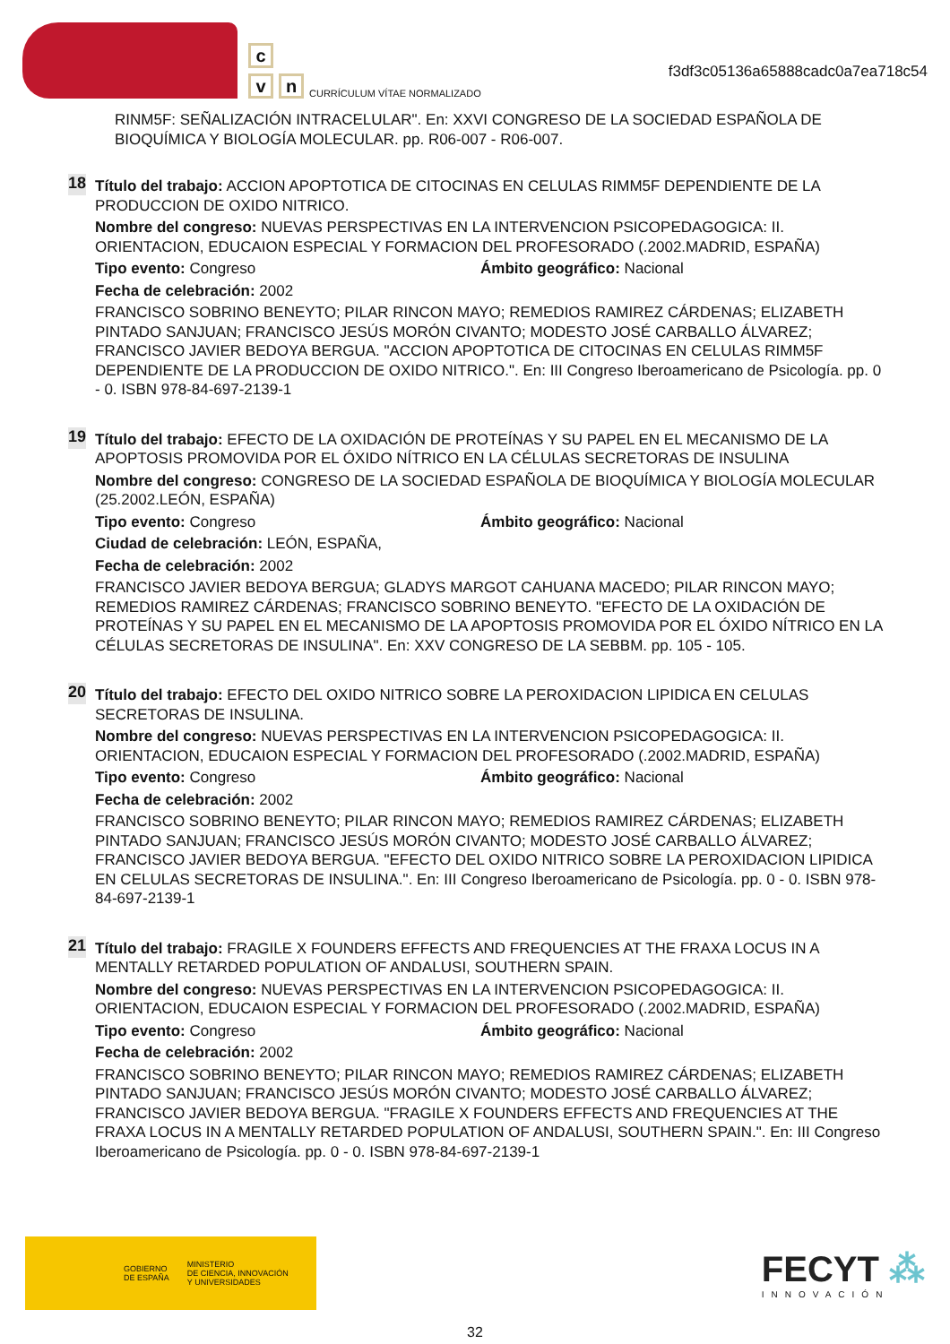c
v n
CURRÍCULUM VÍTAE NORMALIZADO
f3df3c05136a65888cadc0a7ea718c54
RINM5F: SEÑALIZACIÓN INTRACELULAR". En: XXVI CONGRESO DE LA SOCIEDAD ESPAÑOLA DE BIOQUÍMICA Y BIOLOGÍA MOLECULAR. pp. R06-007 - R06-007.
18
Título del trabajo: ACCION APOPTOTICA DE CITOCINAS EN CELULAS RIMM5F DEPENDIENTE DE LA PRODUCCION DE OXIDO NITRICO.
Nombre del congreso: NUEVAS PERSPECTIVAS EN LA INTERVENCION PSICOPEDAGOGICA: II. ORIENTACION, EDUCAION ESPECIAL Y FORMACION DEL PROFESORADO (.2002.MADRID, ESPAÑA)
Tipo evento: Congreso Ámbito geográfico: Nacional
Fecha de celebración: 2002
FRANCISCO SOBRINO BENEYTO; PILAR RINCON MAYO; REMEDIOS RAMIREZ CÁRDENAS; ELIZABETH PINTADO SANJUAN; FRANCISCO JESÚS MORÓN CIVANTO; MODESTO JOSÉ CARBALLO ÁLVAREZ; FRANCISCO JAVIER BEDOYA BERGUA. "ACCION APOPTOTICA DE CITOCINAS EN CELULAS RIMM5F DEPENDIENTE DE LA PRODUCCION DE OXIDO NITRICO.". En: III Congreso Iberoamericano de Psicología. pp. 0 - 0. ISBN 978-84-697-2139-1
19
Título del trabajo: EFECTO DE LA OXIDACIÓN DE PROTEÍNAS Y SU PAPEL EN EL MECANISMO DE LA APOPTOSIS PROMOVIDA POR EL ÓXIDO NÍTRICO EN LA CÉLULAS SECRETORAS DE INSULINA
Nombre del congreso: CONGRESO DE LA SOCIEDAD ESPAÑOLA DE BIOQUÍMICA Y BIOLOGÍA MOLECULAR (25.2002.LEÓN, ESPAÑA)
Tipo evento: Congreso Ámbito geográfico: Nacional
Ciudad de celebración: LEÓN, ESPAÑA,
Fecha de celebración: 2002
FRANCISCO JAVIER BEDOYA BERGUA; GLADYS MARGOT CAHUANA MACEDO; PILAR RINCON MAYO; REMEDIOS RAMIREZ CÁRDENAS; FRANCISCO SOBRINO BENEYTO. "EFECTO DE LA OXIDACIÓN DE PROTEÍNAS Y SU PAPEL EN EL MECANISMO DE LA APOPTOSIS PROMOVIDA POR EL ÓXIDO NÍTRICO EN LA CÉLULAS SECRETORAS DE INSULINA". En: XXV CONGRESO DE LA SEBBM. pp. 105 - 105.
20
Título del trabajo: EFECTO DEL OXIDO NITRICO SOBRE LA PEROXIDACION LIPIDICA EN CELULAS SECRETORAS DE INSULINA.
Nombre del congreso: NUEVAS PERSPECTIVAS EN LA INTERVENCION PSICOPEDAGOGICA: II. ORIENTACION, EDUCAION ESPECIAL Y FORMACION DEL PROFESORADO (.2002.MADRID, ESPAÑA)
Tipo evento: Congreso Ámbito geográfico: Nacional
Fecha de celebración: 2002
FRANCISCO SOBRINO BENEYTO; PILAR RINCON MAYO; REMEDIOS RAMIREZ CÁRDENAS; ELIZABETH PINTADO SANJUAN; FRANCISCO JESÚS MORÓN CIVANTO; MODESTO JOSÉ CARBALLO ÁLVAREZ; FRANCISCO JAVIER BEDOYA BERGUA. "EFECTO DEL OXIDO NITRICO SOBRE LA PEROXIDACION LIPIDICA EN CELULAS SECRETORAS DE INSULINA.". En: III Congreso Iberoamericano de Psicología. pp. 0 - 0. ISBN 978-84-697-2139-1
21
Título del trabajo: FRAGILE X FOUNDERS EFFECTS AND FREQUENCIES AT THE FRAXA LOCUS IN A MENTALLY RETARDED POPULATION OF ANDALUSI, SOUTHERN SPAIN.
Nombre del congreso: NUEVAS PERSPECTIVAS EN LA INTERVENCION PSICOPEDAGOGICA: II. ORIENTACION, EDUCAION ESPECIAL Y FORMACION DEL PROFESORADO (.2002.MADRID, ESPAÑA)
Tipo evento: Congreso Ámbito geográfico: Nacional
Fecha de celebración: 2002
FRANCISCO SOBRINO BENEYTO; PILAR RINCON MAYO; REMEDIOS RAMIREZ CÁRDENAS; ELIZABETH PINTADO SANJUAN; FRANCISCO JESÚS MORÓN CIVANTO; MODESTO JOSÉ CARBALLO ÁLVAREZ; FRANCISCO JAVIER BEDOYA BERGUA. "FRAGILE X FOUNDERS EFFECTS AND FREQUENCIES AT THE FRAXA LOCUS IN A MENTALLY RETARDED POPULATION OF ANDALUSI, SOUTHERN SPAIN.". En: III Congreso Iberoamericano de Psicología. pp. 0 - 0. ISBN 978-84-697-2139-1
GOBIERNO
DE ESPAÑA MINISTERIO
DE CIENCIA, INNOVACIÓN
Y UNIVERSIDADES
FECYT ⁂
INNOVACIÓN
32